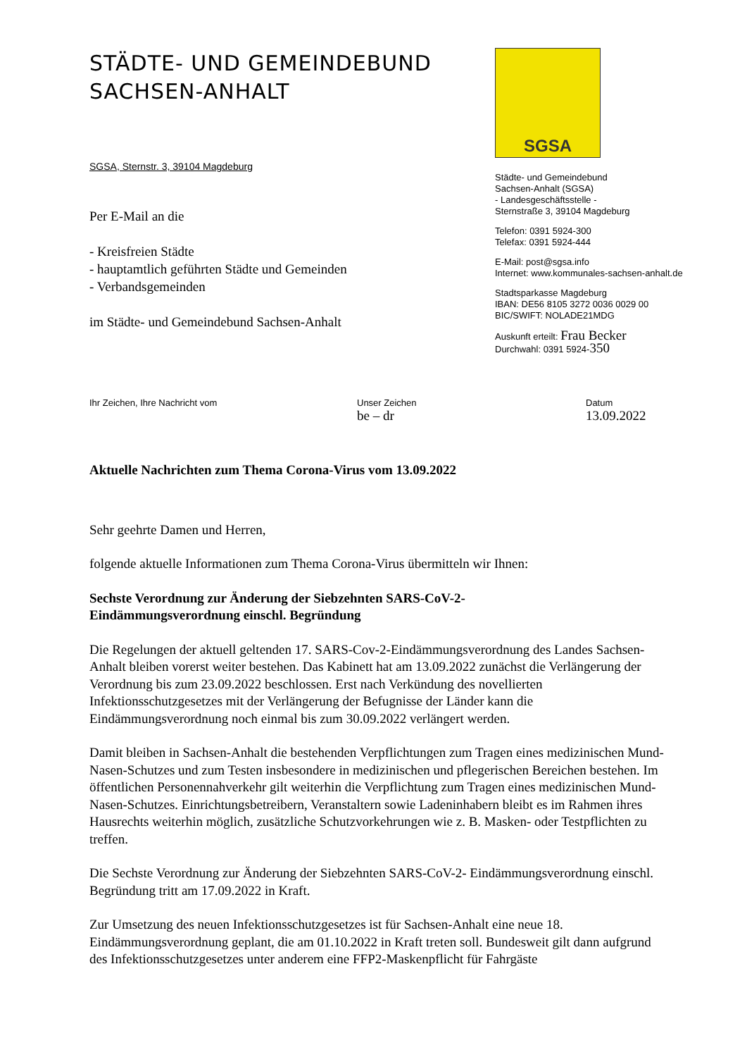STÄDTE- UND GEMEINDEBUND
SACHSEN-ANHALT
SGSA, Sternstr. 3, 39104 Magdeburg
Per E-Mail an die
- Kreisfreien Städte
- hauptamtlich geführten Städte und Gemeinden
- Verbandsgemeinden
im Städte- und Gemeindebund Sachsen-Anhalt
SGSA
Städte- und Gemeindebund
Sachsen-Anhalt (SGSA)
- Landesgeschäftsstelle -
Sternstraße 3, 39104 Magdeburg
Telefon: 0391 5924-300
Telefax: 0391 5924-444
E-Mail: post@sgsa.info
Internet: www.kommunales-sachsen-anhalt.de
Stadtsparkasse Magdeburg
IBAN: DE56 8105 3272 0036 0029 00
BIC/SWIFT: NOLADE21MDG
Auskunft erteilt: Frau Becker
Durchwahl: 0391 5924-350
Ihr Zeichen, Ihre Nachricht vom Unser Zeichen
be – dr
Datum
13.09.2022
Aktuelle Nachrichten zum Thema Corona-Virus vom 13.09.2022
Sehr geehrte Damen und Herren,
folgende aktuelle Informationen zum Thema Corona-Virus übermitteln wir Ihnen:
Sechste Verordnung zur Änderung der Siebzehnten SARS-CoV-2-
Eindämmungsverordnung einschl. Begründung
Die Regelungen der aktuell geltenden 17. SARS-Cov-2-Eindämmungsverordnung des Landes Sachsen-Anhalt bleiben vorerst weiter bestehen. Das Kabinett hat am 13.09.2022 zunächst die Verlängerung der Verordnung bis zum 23.09.2022 beschlossen. Erst nach Verkündung des novellierten Infektionsschutzgesetzes mit der Verlängerung der Befugnisse der Länder kann die Eindämmungsverordnung noch einmal bis zum 30.09.2022 verlängert werden.
Damit bleiben in Sachsen-Anhalt die bestehenden Verpflichtungen zum Tragen eines medizinischen Mund-Nasen-Schutzes und zum Testen insbesondere in medizinischen und pflegerischen Bereichen bestehen. Im öffentlichen Personennahverkehr gilt weiterhin die Verpflichtung zum Tragen eines medizinischen Mund-Nasen-Schutzes. Einrichtungsbetreibern, Veranstaltern sowie Ladeninhabern bleibt es im Rahmen ihres Hausrechts weiterhin möglich, zusätzliche Schutzvorkehrungen wie z. B. Masken- oder Testpflichten zu treffen.
Die Sechste Verordnung zur Änderung der Siebzehnten SARS-CoV-2- Eindämmungsverordnung einschl. Begründung tritt am 17.09.2022 in Kraft.
Zur Umsetzung des neuen Infektionsschutzgesetzes ist für Sachsen-Anhalt eine neue 18. Eindämmungsverordnung geplant, die am 01.10.2022 in Kraft treten soll. Bundesweit gilt dann aufgrund des Infektionsschutzgesetzes unter anderem eine FFP2-Maskenpflicht für Fahrgäste